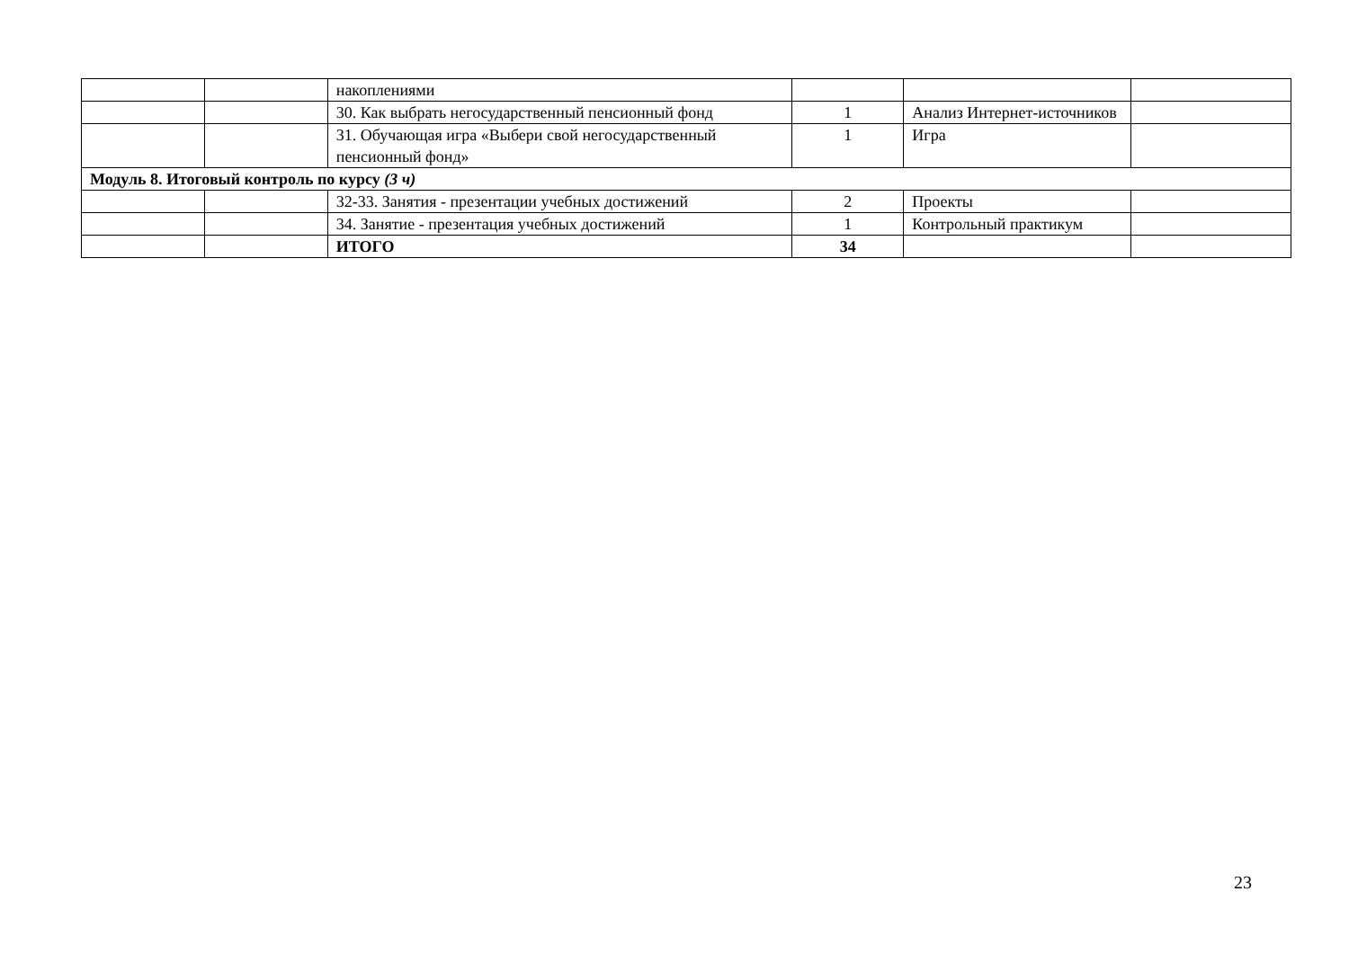| | | накоплениями | | | |
| | | 30. Как выбрать негосударственный пенсионный фонд | 1 | Анализ Интернет-источников | |
| | | 31. Обучающая игра «Выбери свой негосударственный пенсионный фонд» | 1 | Игра | |
| Модуль 8. Итоговый контроль по курсу (3 ч) | | | | | |
| | | 32-33. Занятия - презентации учебных достижений | 2 | Проекты | |
| | | 34. Занятие - презентация учебных достижений | 1 | Контрольный практикум | |
| | | ИТОГО | 34 | | |
23